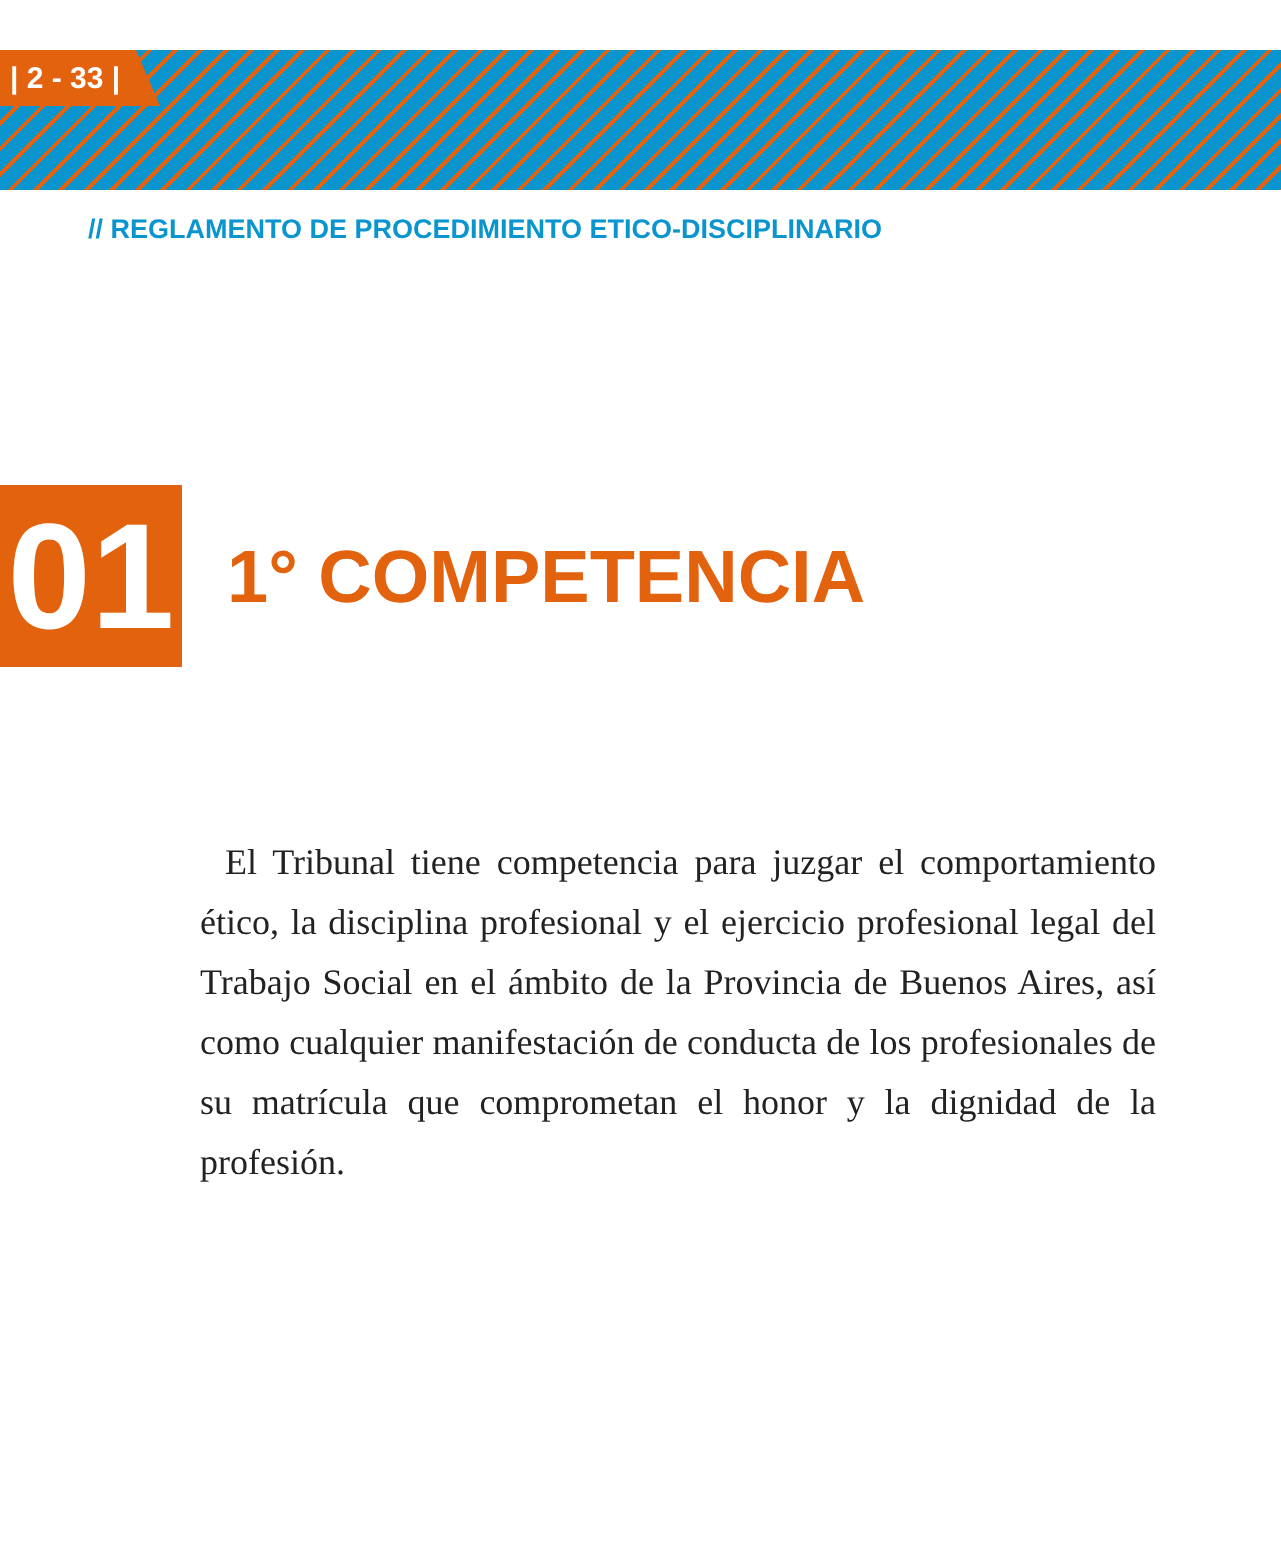| 2 - 33 |
// REGLAMENTO DE PROCEDIMIENTO ETICO-DISCIPLINARIO
01
1° COMPETENCIA
El Tribunal tiene competencia para juzgar el comportamiento ético, la disciplina profesional y el ejercicio profesional legal del Trabajo Social en el ámbito de la Provincia de Buenos Aires, así como cualquier manifestación de conducta de los profesionales de su matrícula que comprometan el honor y la dignidad de la profesión.